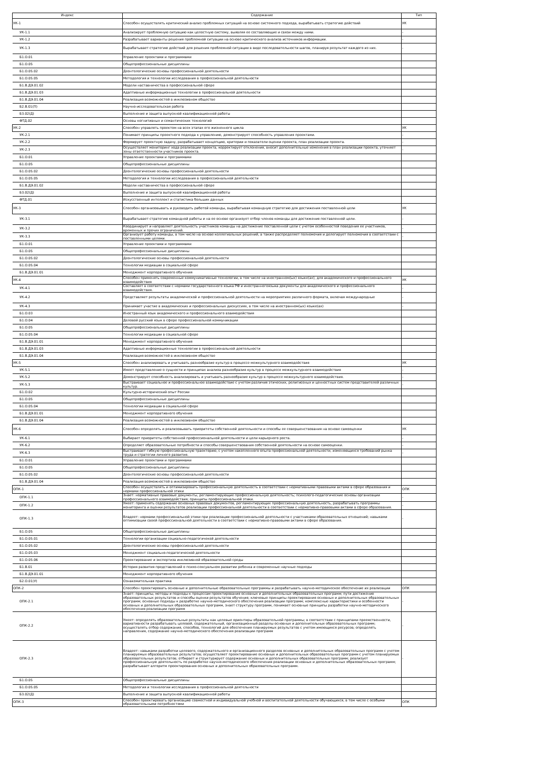| Индекс | Содержание | Тип |
| --- | --- | --- |
| УК-1 | Способен осуществлять критический анализ проблемных ситуаций на основе системного подхода, вырабатывать стратегию действий | УК |
| УК-1.1 | Анализирует проблемную ситуацию как целостную систему, выявляя ее составляющие и связи между ними. | - |
| УК-1.2 | Разрабатывает варианты решения проблемной ситуации на основе критического анализа источников информации. | - |
| УК-1.3 | Вырабатывает стратегию действий для решения проблемной ситуации в виде последовательности шагов, планируя результат каждого из них. | - |
| Б1.О.01 | Управление проектами и программами | |
| Б1.О.05 | Общепрофессиональные дисциплины | |
| Б1.О.05.02 | Деонтологические основы профессиональной деятельности | |
| Б1.О.05.05 | Методология и технологии исследования в профессиональной деятельности | |
| Б1.В.ДЭ.01.02 | Модели наставничества в профессиональной сфере | |
| Б1.В.ДЭ.01.03 | Адаптивные информационные технологии в профессиональной деятельности | |
| Б1.В.ДЭ.01.04 | Реализация возможностей в инклюзивном обществе | |
| Б2.В.01(П) | Научно-исследовательская работа | |
| Б3.02(Д) | Выполнение и защита выпускной квалификационной работы | |
| ФТД.02 | Основы когнитивных и семантических технологий | |
| УК-2 | Способен управлять проектом на всех этапах его жизненного цикла | УК |
| УК-2.1 | Понимает принципы проектного подхода к управлению, демонстрирует способность управления проектами. | - |
| УК-2.2 | Формирует проектную задачу, разрабатывает концепцию, критерии и показатели оценки проекта, план реализации проекта. | - |
| УК-2.3 | Осуществляет мониторинг хода реализации проекта, корректирует отклонения, вносит дополнительные изменения в план реализации проекта, уточняет зоны ответственности участников проекта. | - |
| Б1.О.01 | Управление проектами и программами | |
| Б1.О.05 | Общепрофессиональные дисциплины | |
| Б1.О.05.02 | Деонтологические основы профессиональной деятельности | |
| Б1.О.05.05 | Методология и технологии исследования в профессиональной деятельности | |
| Б1.В.ДЭ.01.02 | Модели наставничества в профессиональной сфере | |
| Б3.02(Д) | Выполнение и защита выпускной квалификационной работы | |
| ФТД.01 | Искусственный интеллект и статистика больших данных | |
| УК-3 | Способен организовывать и руководить работой команды, вырабатывая командную стратегию для достижения поставленной цели | УК |
| УК-3.1 | Вырабатывает стратегию командной работы и на ее основе организует отбор членов команды для достижения поставленной цели. | - |
| УК-3.2 | Координирует и направляет деятельность участников команды на достижение поставленной цели с учетом особенностей поведения ее участников, временных и прочих ограничений. | - |
| УК-3.3 | Организует работу команды, в том числе на основе коллегиальных решений, а также распределяет полномочия и делегирует полномочия в соответствии с поставленными целями. | - |
| Б1.О.01 | Управление проектами и программами | |
| Б1.О.05 | Общепрофессиональные дисциплины | |
| Б1.О.05.02 | Деонтологические основы профессиональной деятельности | |
| Б1.О.05.04 | Технологии медиации в социальной сфере | |
| Б1.В.ДЭ.01.01 | Менеджмент корпоративного обучения | |
| УК-4 | Способен применять современные коммуникативные технологии, в том числе на иностранном(ых) языке(ах), для академического и профессионального взаимодействия | УК |
| УК-4.1 | Составляет в соответствии с нормами государственного языка РФ и иностранногоязыка документы для академического и профессионального взаимодействия. | - |
| УК-4.2 | Представляет результаты академической и профессиональной деятельности на мероприятиях различного формата, включая международные | - |
| УК-4.3 | Принимает участие в академических и профессиональных дискуссиях, в том числе на иностранном(ых) языке(ах) | - |
| Б1.О.03 | Иностранный язык академического и профессионального взаимодействия | |
| Б1.О.04 | Деловой русский язык в сфере профессиональной коммуникации | |
| Б1.О.05 | Общепрофессиональные дисциплины | |
| Б1.О.05.04 | Технологии медиации в социальной сфере | |
| Б1.В.ДЭ.01.01 | Менеджмент корпоративного обучения | |
| Б1.В.ДЭ.01.03 | Адаптивные информационные технологии в профессиональной деятельности | |
| Б1.В.ДЭ.01.04 | Реализация возможностей в инклюзивном обществе | |
| УК-5 | Способен анализировать и учитывать разнообразие культур в процессе межкультурного взаимодействия | УК |
| УК-5.1 | Имеет представление о сущности и принципах анализа разнообразия культур в процессе межкультурного взаимодействия | - |
| УК-5.2 | Демонстрирует способность анализировать и учитывать разнообразие культур в процессе межкультурного взаимодействия. | - |
| УК-5.3 | Выстраивает социальное и профессиональное взаимодействие с учетом различия этических, религиозных и ценностных систем представителей различных культур. | - |
| Б1.О.02 | Культурно-исторический опыт России | |
| Б1.О.05 | Общепрофессиональные дисциплины | |
| Б1.О.05.04 | Технологии медиации в социальной сфере | |
| Б1.В.ДЭ.01.01 | Менеджмент корпоративного обучения | |
| Б1.В.ДЭ.01.04 | Реализация возможностей в инклюзивном обществе | |
| УК-6 | Способен определять и реализовывать приоритеты собственной деятельности и способы ее совершенствования на основе самооценки | УК |
| УК-6.1 | Выбирает приоритеты собственной профессиональной деятельности и цели карьерного роста. | - |
| УК-6.2 | Определяет образовательные потребности и способы совершенствования собственной деятельности на основе самооценки. | - |
| УК-6.3 | Выстраивает гибкую профессиональную траекторию, с учетом накопленного опыта профессиональной деятельности, изменяющихся требований рынка труда и стратегии личного развития. | - |
| Б1.О.01 | Управление проектами и программами | |
| Б1.О.05 | Общепрофессиональные дисциплины | |
| Б1.О.05.02 | Деонтологические основы профессиональной деятельности | |
| Б1.В.ДЭ.01.04 | Реализация возможностей в инклюзивном обществе | |
| ОПК-1 | Способен осуществлять и оптимизировать профессиональную деятельность в соответствии с нормативными правовыми актами в сфере образования и нормами профессиональной этики | ОПК |
| ОПК-1.1 | Знает: нормативные правовые документы, регламентирующие профессиональную деятельность; психолого-педагогические основы организации профессионального взаимодействия; принципы профессиональной этики. | - |
| ОПК-1.2 | Умеет: применять содержание основных правовых документов, регламентирующих профессиональную деятельность, разрабатывать программы мониторинга и оценки результатов реализации профессиональной деятельности в соответствии с нормативно-правовыми актами в сфере образования. | - |
| ОПК-1.3 | Владеет: нормами профессиональной этики при реализации профессиональной деятельности с участниками образовательных отношений; навыками оптимизации своей профессиональной деятельности в соответствии с нормативно-правовыми актами в сфере образования. | - |
| Б1.О.05 | Общепрофессиональные дисциплины | |
| Б1.О.05.01 | Технологии организации социально-педагогичекой деятельности | |
| Б1.О.05.02 | Деонтологические основы профессиональной деятельности | |
| Б1.О.05.03 | Менеджмент социально-педагогической деятельности | |
| Б1.О.05.06 | Проектирование и экспертиза инклюзивной образовательной среды | |
| Б1.В.01 | История развития представлений о психо-сексуальном развитии ребенка и современные научные подходы | |
| Б1.В.ДЭ.01.01 | Менеджмент корпоративного обучения | |
| Б2.О.01(У) | Ознакомительная практика | |
| ОПК-2 | Способен проектировать основные и дополнительные образовательные программы и разрабатывать научно-методическое обеспечение их реализации | ОПК |
| ОПК-2.1 | Знает: принципы, методы и подходы к процессам проектирования основных и дополнительных образовательных программ; пути достижения образовательных результатов и способы оценки результатов обучения; ключевые принципы проектирования основных и дополнительных образовательных программ; основные подходы к разработке научно-методического обеспечения реализации программ; комплексные характеристики и особенности основных и дополнительных образовательных программ, знает структуру программ, понимает основные принципы разработки научно-методического обеспечения реализации программ | - |
| ОПК-2.2 | Умеет: определять образовательные результаты как целевые ориентиры образовательной программы; в соответствии с принципами преемственности, вариативности разрабатывать целевой, содержательный, организационный разделы основных и дополнительных образовательных программ; осуществлять отбор содержания, способов, технологий для обеспечения планируемых результатов с учетом имеющихся ресурсов; определять направления, содержание научно-методического обеспечения реализации программ | - |
| ОПК-2.3 | Владеет: навыками разработки целевого, содержательного и организационного разделов основных и дополнительных образовательных программ с учетом планируемых образовательных результатов; осуществляет проектирование основных и дополнительных образовательных программ с учетом планируемых образовательных результатов; отбирает и структурирует содержание основных и дополнительных образовательных программ; реализует профессиональную деятельность по разработке научно-методического обеспечения реализации основных и дополнительных образовательных программ; разрабатывает алгоритм проектирования основных и дополнительных образовательных программ. | - |
| Б1.О.05 | Общепрофессиональные дисциплины | |
| Б1.О.05.05 | Методология и технологии исследования в профессиональной деятельности | |
| Б3.02(Д) | Выполнение и защита выпускной квалификационной работы | |
| ОПК-3 | Способен проектировать организацию совместной и индивидуальной учебной и воспитательной деятельности обучающихся, в том числе с особыми образовательными потребностями | ОПК |